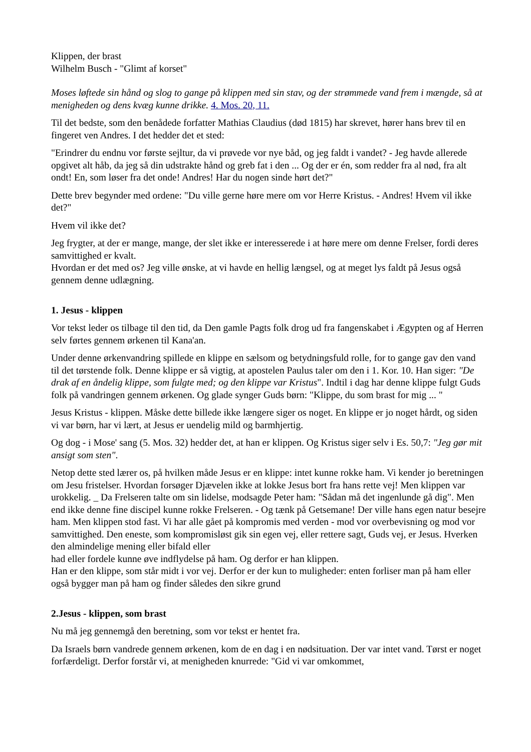Klippen, der brast
Wilhelm Busch - "Glimt af korset"
Moses løftede sin hånd og slog to gange på klippen med sin stav, og der strømmede vand frem i mængde, så at menigheden og dens kvæg kunne drikke. 4. Mos. 20, 11.
Til det bedste, som den benådede forfatter Mathias Claudius (død 1815) har skrevet, hører hans brev til en fingeret ven Andres. I det hedder det et sted:
"Erindrer du endnu vor første sejltur, da vi prøvede vor nye båd, og jeg faldt i vandet? - Jeg havde allerede opgivet alt håb, da jeg så din udstrakte hånd og greb fat i den ... Og der er én, som redder fra al nød, fra alt ondt! En, som løser fra det onde! Andres! Har du nogen sinde hørt det?"
Dette brev begynder med ordene: "Du ville gerne høre mere om vor Herre Kristus. - Andres! Hvem vil ikke det?"
Hvem vil ikke det?
Jeg frygter, at der er mange, mange, der slet ikke er interesserede i at høre mere om denne Frelser, fordi deres samvittighed er kvalt.
Hvordan er det med os? Jeg ville ønske, at vi havde en hellig længsel, og at meget lys faldt på Jesus også gennem denne udlægning.
1. Jesus - klippen
Vor tekst leder os tilbage til den tid, da Den gamle Pagts folk drog ud fra fangenskabet i Ægypten og af Herren selv førtes gennem ørkenen til Kana'an.
Under denne ørkenvandring spillede en klippe en sælsom og betydningsfuld rolle, for to gange gav den vand til det tørstende folk. Denne klippe er så vigtig, at apostelen Paulus taler om den i 1. Kor. 10. Han siger: "De drak af en åndelig klippe, som fulgte med; og den klippe var Kristus". Indtil i dag har denne klippe fulgt Guds folk på vandringen gennem ørkenen. Og glade synger Guds børn: "Klippe, du som brast for mig ... "
Jesus Kristus - klippen. Måske dette billede ikke længere siger os noget. En klippe er jo noget hårdt, og siden vi var børn, har vi lært, at Jesus er uendelig mild og barmhjertig.
Og dog - i Mose' sang (5. Mos. 32) hedder det, at han er klippen. Og Kristus siger selv i Es. 50,7: "Jeg gør mit ansigt som sten".
Netop dette sted lærer os, på hvilken måde Jesus er en klippe: intet kunne rokke ham. Vi kender jo beretningen om Jesu fristelser. Hvordan forsøger Djævelen ikke at lokke Jesus bort fra hans rette vej! Men klippen var urokkelig. _ Da Frelseren talte om sin lidelse, modsagde Peter ham: "Sådan må det ingenlunde gå dig". Men end ikke denne fine discipel kunne rokke Frelseren. - Og tænk på Getsemane! Der ville hans egen natur besejre ham. Men klippen stod fast. Vi har alle gået på kompromis med verden - mod vor overbevisning og mod vor samvittighed. Den eneste, som kompromisløst gik sin egen vej, eller rettere sagt, Guds vej, er Jesus. Hverken den almindelige mening eller bifald eller
had eller fordele kunne øve indflydelse på ham. Og derfor er han klippen.
Han er den klippe, som står midt i vor vej. Derfor er der kun to muligheder: enten forliser man på ham eller også bygger man på ham og finder således den sikre grund
2.Jesus - klippen, som brast
Nu må jeg gennemgå den beretning, som vor tekst er hentet fra.
Da Israels børn vandrede gennem ørkenen, kom de en dag i en nødsituation. Der var intet vand. Tørst er noget forfærdeligt. Derfor forstår vi, at menigheden knurrede: "Gid vi var omkommet,